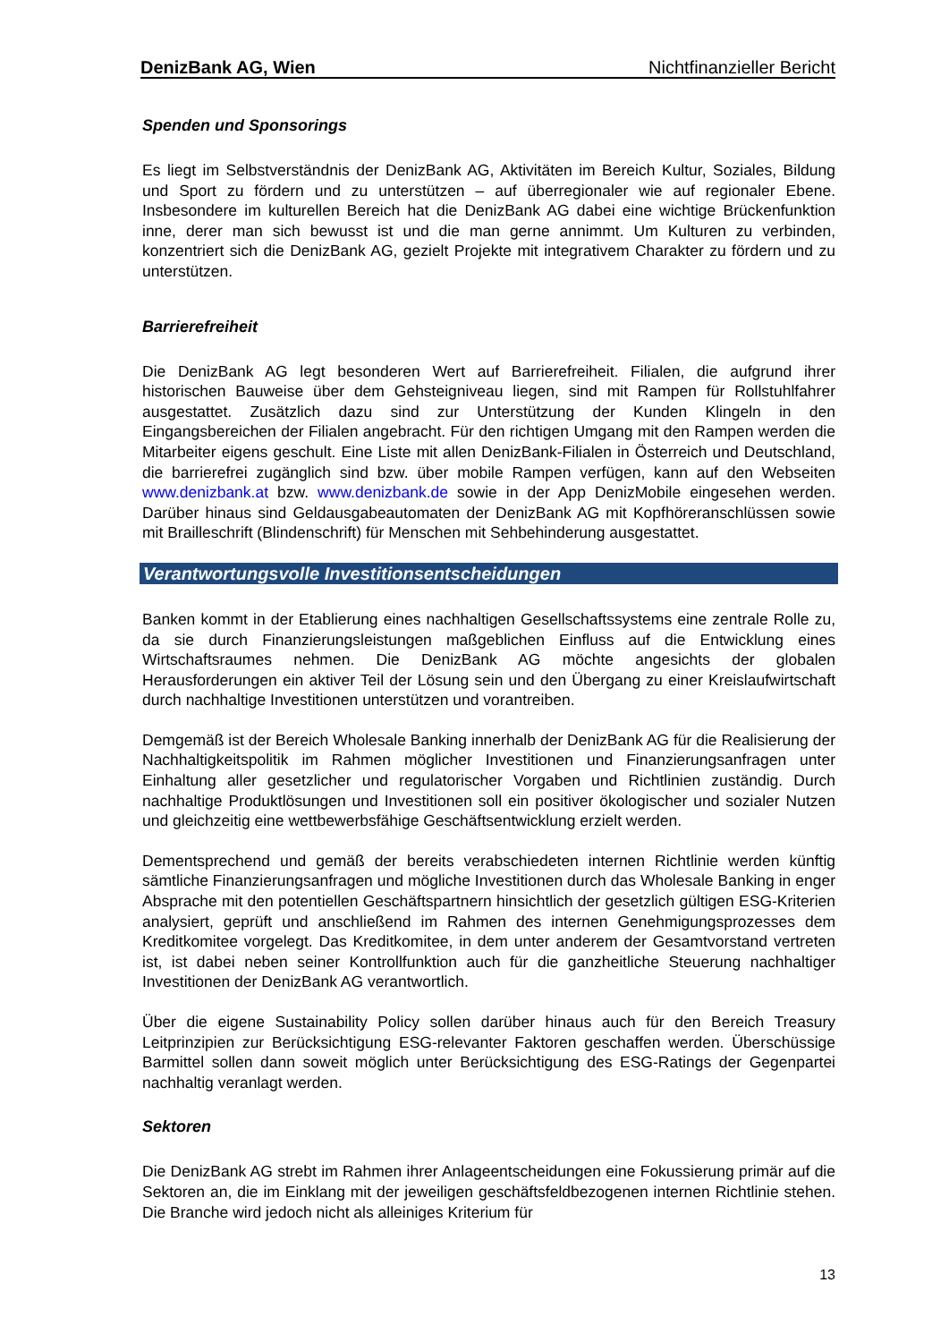DenizBank AG, Wien Nichtfinanzieller Bericht
Spenden und Sponsorings
Es liegt im Selbstverständnis der DenizBank AG, Aktivitäten im Bereich Kultur, Soziales, Bildung und Sport zu fördern und zu unterstützen – auf überregionaler wie auf regionaler Ebene. Insbesondere im kulturellen Bereich hat die DenizBank AG dabei eine wichtige Brückenfunktion inne, derer man sich bewusst ist und die man gerne annimmt. Um Kulturen zu verbinden, konzentriert sich die DenizBank AG, gezielt Projekte mit integrativem Charakter zu fördern und zu unterstützen.
Barrierefreiheit
Die DenizBank AG legt besonderen Wert auf Barrierefreiheit. Filialen, die aufgrund ihrer historischen Bauweise über dem Gehsteigniveau liegen, sind mit Rampen für Rollstuhlfahrer ausgestattet. Zusätzlich dazu sind zur Unterstützung der Kunden Klingeln in den Eingangsbereichen der Filialen angebracht. Für den richtigen Umgang mit den Rampen werden die Mitarbeiter eigens geschult. Eine Liste mit allen DenizBank-Filialen in Österreich und Deutschland, die barrierefrei zugänglich sind bzw. über mobile Rampen verfügen, kann auf den Webseiten www.denizbank.at bzw. www.denizbank.de sowie in der App DenizMobile eingesehen werden. Darüber hinaus sind Geldausgabeautomaten der DenizBank AG mit Kopfhöreranschlüssen sowie mit Brailleschrift (Blindenschrift) für Menschen mit Sehbehinderung ausgestattet.
Verantwortungsvolle Investitionsentscheidungen
Banken kommt in der Etablierung eines nachhaltigen Gesellschaftssystems eine zentrale Rolle zu, da sie durch Finanzierungsleistungen maßgeblichen Einfluss auf die Entwicklung eines Wirtschaftsraumes nehmen. Die DenizBank AG möchte angesichts der globalen Herausforderungen ein aktiver Teil der Lösung sein und den Übergang zu einer Kreislaufwirtschaft durch nachhaltige Investitionen unterstützen und vorantreiben.
Demgemäß ist der Bereich Wholesale Banking innerhalb der DenizBank AG für die Realisierung der Nachhaltigkeitspolitik im Rahmen möglicher Investitionen und Finanzierungsanfragen unter Einhaltung aller gesetzlicher und regulatorischer Vorgaben und Richtlinien zuständig. Durch nachhaltige Produktlösungen und Investitionen soll ein positiver ökologischer und sozialer Nutzen und gleichzeitig eine wettbewerbsfähige Geschäftsentwicklung erzielt werden.
Dementsprechend und gemäß der bereits verabschiedeten internen Richtlinie werden künftig sämtliche Finanzierungsanfragen und mögliche Investitionen durch das Wholesale Banking in enger Absprache mit den potentiellen Geschäftspartnern hinsichtlich der gesetzlich gültigen ESG-Kriterien analysiert, geprüft und anschließend im Rahmen des internen Genehmigungsprozesses dem Kreditkomitee vorgelegt. Das Kreditkomitee, in dem unter anderem der Gesamtvorstand vertreten ist, ist dabei neben seiner Kontrollfunktion auch für die ganzheitliche Steuerung nachhaltiger Investitionen der DenizBank AG verantwortlich.
Über die eigene Sustainability Policy sollen darüber hinaus auch für den Bereich Treasury Leitprinzipien zur Berücksichtigung ESG-relevanter Faktoren geschaffen werden. Überschüssige Barmittel sollen dann soweit möglich unter Berücksichtigung des ESG-Ratings der Gegenpartei nachhaltig veranlagt werden.
Sektoren
Die DenizBank AG strebt im Rahmen ihrer Anlageentscheidungen eine Fokussierung primär auf die Sektoren an, die im Einklang mit der jeweiligen geschäftsfeldbezogenen internen Richtlinie stehen. Die Branche wird jedoch nicht als alleiniges Kriterium für
13